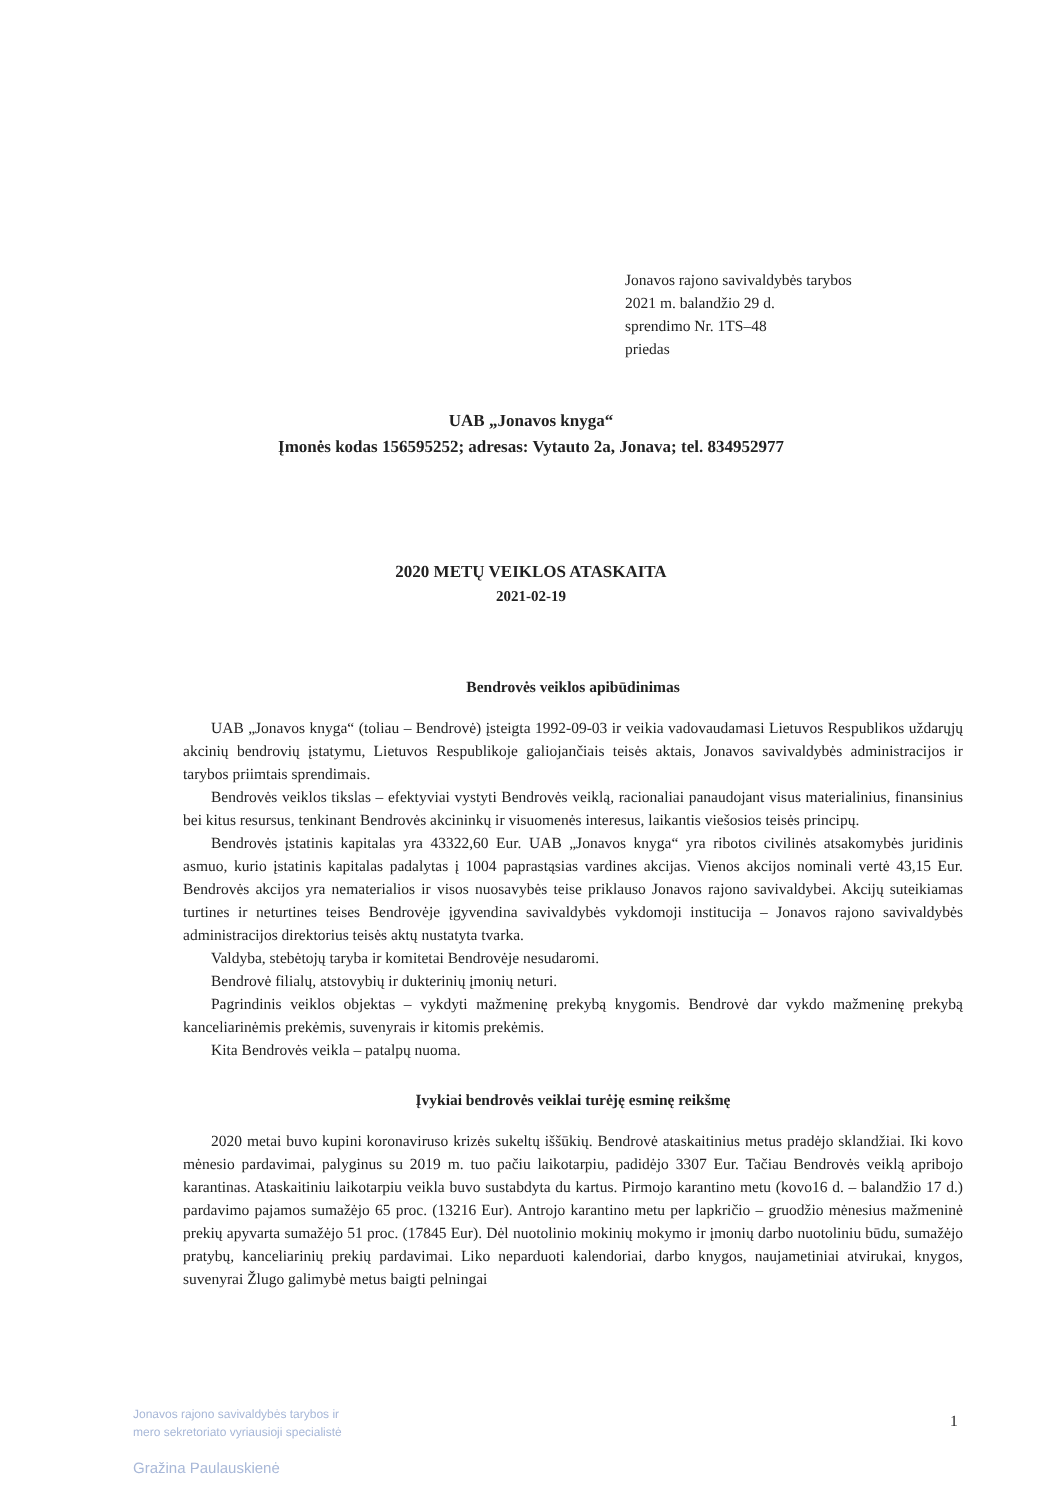Jonavos rajono savivaldybės tarybos
2021 m. balandžio 29 d.
sprendimo Nr. 1TS–48
priedas
UAB „Jonavos knyga“
Įmonės kodas 156595252; adresas: Vytauto 2a, Jonava; tel. 834952977
2020 METŲ VEIKLOS ATASKAITA
2021-02-19
Bendrovės veiklos apibūdinimas
UAB „Jonavos knyga“ (toliau – Bendrovė) įsteigta 1992-09-03 ir veikia vadovaudamasi Lietuvos Respublikos uždarųjų akcinių bendrovių įstatymu, Lietuvos Respublikoje galiojančiais teisės aktais, Jonavos savivaldybės administracijos ir tarybos priimtais sprendimais.
Bendrovės veiklos tikslas – efektyviai vystyti Bendrovės veiklą, racionaliai panaudojant visus materialinius, finansinius bei kitus resursus, tenkinant Bendrovės akcininkų ir visuomenės interesus, laikantis viešosios teisės principų.
Bendrovės įstatinis kapitalas yra 43322,60 Eur. UAB „Jonavos knyga“ yra ribotos civilinės atsakomybės juridinis asmuo, kurio įstatinis kapitalas padalytas į 1004 paprastąsias vardines akcijas. Vienos akcijos nominali vertė 43,15 Eur. Bendrovės akcijos yra nematerialios ir visos nuosavybės teise priklauso Jonavos rajono savivaldybei. Akcijų suteikiamas turtines ir neturtines teises Bendrovėje įgyvendina savivaldybės vykdomoji institucija – Jonavos rajono savivaldybės administracijos direktorius teisės aktų nustatyta tvarka.
Valdyba, stebėtojų taryba ir komitetai Bendrovėje nesudaromi.
Bendrovė filialų, atstovybių ir dukterinių įmonių neturi.
Pagrindinis veiklos objektas – vykdyti mažmeninę prekybą knygomis. Bendrovė dar vykdo mažmeninę prekybą kanceliarinėmis prekėmis, suvenyrais ir kitomis prekėmis.
Kita Bendrovės veikla – patalpų nuoma.
Įvykiai bendrovės veiklai turėję esminę reikšmę
2020 metai buvo kupini koronaviruso krizės sukeltų iššūkių. Bendrovė ataskaitinius metus pradėjo sklandžiai. Iki kovo mėnesio pardavimai, palyginus su 2019 m. tuo pačiu laikotarpiu, padidėjo 3307 Eur. Tačiau Bendrovės veiklą apribojo karantinas. Ataskaitiniu laikotarpiu veikla buvo sustabdyta du kartus. Pirmojo karantino metu (kovo16 d. – balandžio 17 d.) pardavimo pajamos sumažėjo 65 proc. (13216 Eur). Antrojo karantino metu per lapkričio – gruodžio mėnesius mažmeninė prekių apyvarta sumažėjo 51 proc. (17845 Eur). Dėl nuotolinio mokinių mokymo ir įmonių darbo nuotoliniu būdu, sumažėjo pratybų, kanceliarinių prekių pardavimai. Liko neparduoti kalendoriai, darbo knygos, naujametiniai atvirukai, knygos, suvenyrai Žlugo galimybė metus baigti pelningai
Jonavos rajono savivaldybės tarybos ir
mero sekretoriato vyriausioji specialistė
Gražina Paulauskienė
1